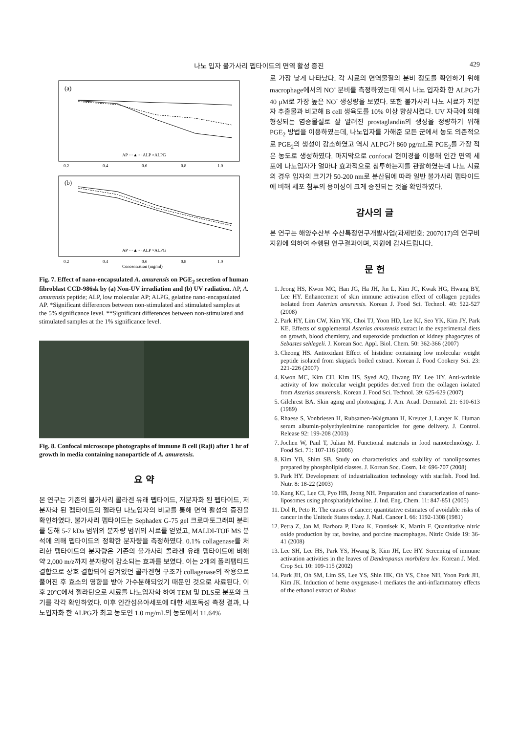나노 입자 불가사리 펩타이드의 면역 활성 증진 429
(a)
0.2
0.4
0.6
0.8
1.0
AP ···▲··· ALP ×ALPG
(b)
0.2
0.4
0.6
0.8
1.0
Concentration (mg/ml)
AP ···▲··· ALP ×ALPG
Fig. 7. Effect of nano-encapsulated A. amurensis on PGE<sub>2</sub> secretion of human fibroblast CCD-986sk by (a) Non-UV irradiation and (b) UV radiation. AP, A. amurensis peptide; ALP, low molecular AP; ALPG, gelatine nano-encapsulated AP. *Significant differences between non-stimulated and stimulated samples at the 5% significance level. **Significant differences between non-stimulated and stimulated samples at the 1% significance level.
Fig. 8. Confocal microscope photographs of immune B cell (Raji) after 1 hr of growth in media containing nanoparticle of A. amurensis.
요 약
본 연구는 기존의 불가사리 콜라겐 유래 펩타이드, 저분자화 된 펩타이드, 저분자화 된 펩타이드의 젤라틴 나노입자의 비교를 통해 면역 활성의 증진을 확인하였다. 불가사리 펩타이드는 Sephadex G-75 gel 크로마토그래피 분리를 통해 5-7 kDa 범위의 분자량 범위의 시료를 얻었고, MALDI-TOF MS 분석에 의해 펩타이드의 정확한 분자량을 측정하였다. 0.1% collagenase를 처리한 펩타이드의 분자량은 기존의 불가사리 콜라겐 유래 펩타이드에 비해 약 2,000 m/z까지 분자량이 감소되는 효과를 보였다. 이는 2개의 폴리펩티드결합으로 상호 결합되어 감겨있던 콜라겐형 구조가 collagenase의 작용으로 풀어진 후 효소의 영향을 받아 가수분해되었기 때문인 것으로 사료된다. 이후 20°C에서 젤라틴으로 시료를 나노입자화 하여 TEM 및 DLS로 분포와 크기를 각각 확인하였다. 이후 인간섬유아세포에 대한 세포독성 측정 결과, 나노입자화 한 ALPG가 최고 농도인 1.0 mg/mL의 농도에서 11.64%
로 가장 낮게 나타났다. 각 시료의 면역물질의 분비 정도를 확인하기 위해 macrophage에서의 NO<sup>-</sup> 분비를 측정하였는데 역시 나노 입자화 한 ALPG가 40 μM로 가장 높은 NO<sup>-</sup> 생성량을 보였다. 또한 불가사리 나노 시료가 저분자 추출물과 비교해 B cell 생육도를 10% 이상 향상시켰다. UV 자극에 의해 형성되는 염증물질로 잘 알려진 prostaglandin의 생성을 정량하기 위해 PGE<sub>2</sub> 방법을 이용하였는데, 나노입자를 가해준 모든 군에서 농도 의존적으로 PGE<sub>2</sub>의 생성이 감소하였고 역시 ALPG가 860 pg/mL로 PGE<sub>2</sub>를 가장 적은 농도로 생성하였다. 마지막으로 confocal 현미경을 이용해 인간 면역 세포에 나노입자가 얼마나 효과적으로 침투하는지를 관찰하였는데 나노 시료의 경우 입자의 크기가 50-200 nm로 분산됨에 따라 일반 불가사리 펩타이드에 비해 세포 침투의 용이성이 크게 증진되는 것을 확인하였다.
감사의 글
본 연구는 해양수산부 수산특정연구개발사업(과제번호: 2007017)의 연구비 지원에 의하여 수행된 연구결과이며, 지원에 감사드립니다.
문 헌
1. Jeong HS, Kwon MC, Han JG, Ha JH, Jin L, Kim JC, Kwak HG, Hwang BY, Lee HY. Enhancement of skin immune activation effect of collagen peptides isolated from Asterias amurensis. Korean J. Food Sci. Technol. 40: 522-527 (2008)
2. Park HY, Lim CW, Kim YK, Choi TJ, Yoon HD, Lee KJ, Seo YK, Kim JY, Park KE. Effects of supplemental Asterias amurensis extract in the experimental diets on growth, blood chemistry, and superoxide production of kidney phagocytes of Sebastes sehlegeli. J. Korean Soc. Appl. Biol. Chem. 50: 362-366 (2007)
3. Cheong HS. Antioxidant Effect of histidine containing low molecular weight peptide isolated from skipjack boiled extract. Korean J. Food Cookery Sci. 23: 221-226 (2007)
4. Kwon MC, Kim CH, Kim HS, Syed AQ, Hwang BY, Lee HY. Anti-wrinkle activity of low molecular weight peptides derived from the collagen isolated from Asterias amurensis. Korean J. Food Sci. Technol. 39: 625-629 (2007)
5. Gilchrest BA. Skin aging and photoaging. J. Am. Acad. Dermatol. 21: 610-613 (1989)
6. Rhaese S, Vonbriesen H, Rubsamen-Waigmann H, Kreuter J, Langer K. Human serum albumin-polyethylenimine nanoparticles for gene delivery. J. Control. Release 92: 199-208 (2003)
7. Jochen W, Paul T, Julian M. Functional materials in food nanotechnology. J. Food Sci. 71: 107-116 (2006)
8. Kim YB, Shim SB. Study on characteristics and stability of nanoliposomes prepared by phospholipid classes. J. Korean Soc. Cosm. 14: 696-707 (2008)
9. Park HY. Development of industrialization technology with starfish. Food Ind. Nutr. 8: 18-22 (2003)
10. Kang KC, Lee CI, Pyo HB, Jeong NH. Preparation and characterization of nano-liposomes using phosphatidylcholine. J. Ind. Eng. Chem. 11: 847-851 (2005)
11. Dol R, Peto R. The causes of cancer; quantitative estimates of avoidable risks of cancer in the Unitede States today. J. Natl. Cancer I. 66: 1192-1308 (1981)
12. Petra Z, Jan M, Barbora P, Hana K, Frantisek K, Martin F. Quantitative nitric oxide production by rat, bovine, and porcine macrophages. Nitric Oxide 19: 36-41 (2008)
13. Lee SH, Lee HS, Park YS, Hwang B, Kim JH, Lee HY. Screening of immune activation activities in the leaves of Dendropanax morbifera lev. Korean J. Med. Crop Sci. 10: 109-115 (2002)
14. Park JH, Oh SM, Lim SS, Lee YS, Shin HK, Oh YS, Choe NH, Yoon Park JH, Kim JK. Induction of heme oxygenase-1 mediates the anti-inflammatory effects of the ethanol extract of Rubus